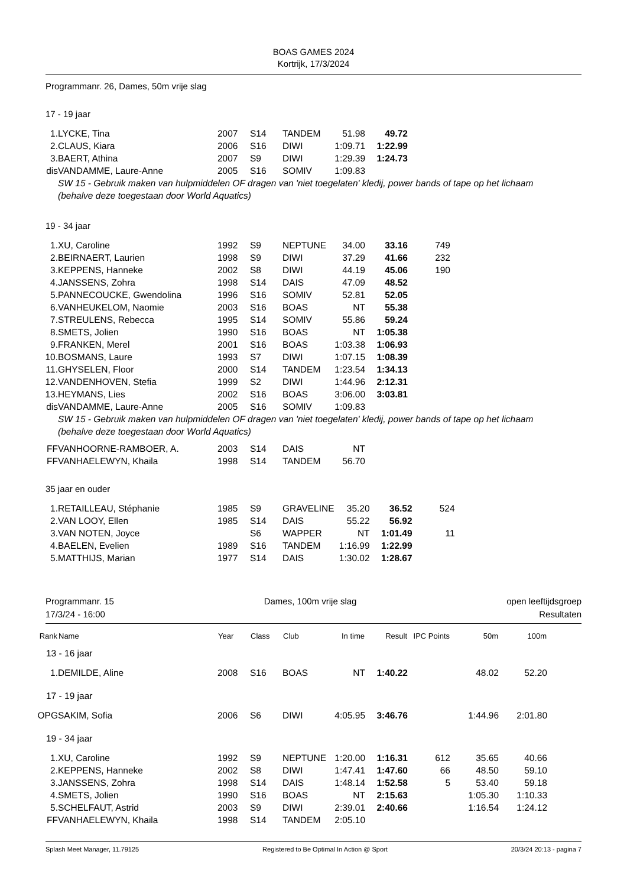BOAS GAMES 2024
Kortrijk, 17/3/2024
Programmanr. 26, Dames, 50m vrije slag
17 - 19 jaar
| 1. | LYCKE, Tina | 2007 | S14 | TANDEM | 51.98 | 49.72 | |
| 2. | CLAUS, Kiara | 2006 | S16 | DIWI | 1:09.71 | 1:22.99 | |
| 3. | BAERT, Athina | 2007 | S9 | DIWI | 1:29.39 | 1:24.73 | |
| dis | VANDAMME, Laure-Anne | 2005 | S16 | SOMIV | 1:09.83 | | |
SW 15 - Gebruik maken van hulpmiddelen OF dragen van 'niet toegelaten' kledij, power bands of tape op het lichaam (behalve deze toegestaan door World Aquatics)
19 - 34 jaar
| 1. | XU, Caroline | 1992 | S9 | NEPTUNE | 34.00 | 33.16 | 749 |
| 2. | BEIRNAERT, Laurien | 1998 | S9 | DIWI | 37.29 | 41.66 | 232 |
| 3. | KEPPENS, Hanneke | 2002 | S8 | DIWI | 44.19 | 45.06 | 190 |
| 4. | JANSSENS, Zohra | 1998 | S14 | DAIS | 47.09 | 48.52 | |
| 5. | PANNECOUCKE, Gwendolina | 1996 | S16 | SOMIV | 52.81 | 52.05 | |
| 6. | VANHEUKELOM, Naomie | 2003 | S16 | BOAS | NT | 55.38 | |
| 7. | STREULENS, Rebecca | 1995 | S14 | SOMIV | 55.86 | 59.24 | |
| 8. | SMETS, Jolien | 1990 | S16 | BOAS | NT | 1:05.38 | |
| 9. | FRANKEN, Merel | 2001 | S16 | BOAS | 1:03.38 | 1:06.93 | |
| 10. | BOSMANS, Laure | 1993 | S7 | DIWI | 1:07.15 | 1:08.39 | |
| 11. | GHYSELEN, Floor | 2000 | S14 | TANDEM | 1:23.54 | 1:34.13 | |
| 12. | VANDENHOVEN, Stefia | 1999 | S2 | DIWI | 1:44.96 | 2:12.31 | |
| 13. | HEYMANS, Lies | 2002 | S16 | BOAS | 3:06.00 | 3:03.81 | |
| dis | VANDAMME, Laure-Anne | 2005 | S16 | SOMIV | 1:09.83 | | |
SW 15 - Gebruik maken van hulpmiddelen OF dragen van 'niet toegelaten' kledij, power bands of tape op het lichaam (behalve deze toegestaan door World Aquatics)
| FF | VANHOORNE-RAMBOER, A. | 2003 | S14 | DAIS | NT |
| FF | VANHAELEWYN, Khaila | 1998 | S14 | TANDEM | 56.70 |
35 jaar en ouder
| 1. | RETAILLEAU, Stéphanie | 1985 | S9 | GRAVELINE | 35.20 | 36.52 | 524 |
| 2. | VAN LOOY, Ellen | 1985 | S14 | DAIS | 55.22 | 56.92 | |
| 3. | VAN NOTEN, Joyce | | S6 | WAPPER | NT | 1:01.49 | 11 |
| 4. | BAELEN, Evelien | 1989 | S16 | TANDEM | 1:16.99 | 1:22.99 | |
| 5. | MATTHIJS, Marian | 1977 | S14 | DAIS | 1:30.02 | 1:28.67 | |
Programmanr. 15
17/3/24 - 16:00
Dames, 100m vrije slag open leeftijdsgroep
Resultaten
| Rank | Name | Year | Class | Club | In time | Result | IPC Points | 50m | 100m |
| --- | --- | --- | --- | --- | --- | --- | --- | --- | --- |
| 13 - 16 jaar | | | | | | | | | |
| 1. | DEMILDE, Aline | 2008 | S16 | BOAS | NT | 1:40.22 | | 48.02 | 52.20 |
| 17 - 19 jaar | | | | | | | | | |
| OPG | SAKIM, Sofia | 2006 | S6 | DIWI | 4:05.95 | 3:46.76 | | 1:44.96 | 2:01.80 |
| 19 - 34 jaar | | | | | | | | | |
| 1. | XU, Caroline | 1992 | S9 | NEPTUNE | 1:20.00 | 1:16.31 | 612 | 35.65 | 40.66 |
| 2. | KEPPENS, Hanneke | 2002 | S8 | DIWI | 1:47.41 | 1:47.60 | 66 | 48.50 | 59.10 |
| 3. | JANSSENS, Zohra | 1998 | S14 | DAIS | 1:48.14 | 1:52.58 | 5 | 53.40 | 59.18 |
| 4. | SMETS, Jolien | 1990 | S16 | BOAS | NT | 2:15.63 | | 1:05.30 | 1:10.33 |
| 5. | SCHELFAUT, Astrid | 2003 | S9 | DIWI | 2:39.01 | 2:40.66 | | 1:16.54 | 1:24.12 |
| FF | VANHAELEWYN, Khaila | 1998 | S14 | TANDEM | 2:05.10 | | | | |
Splash Meet Manager, 11.79125 Registered to Be Optimal In Action @ Sport 20/3/24 20:13 - pagina 7